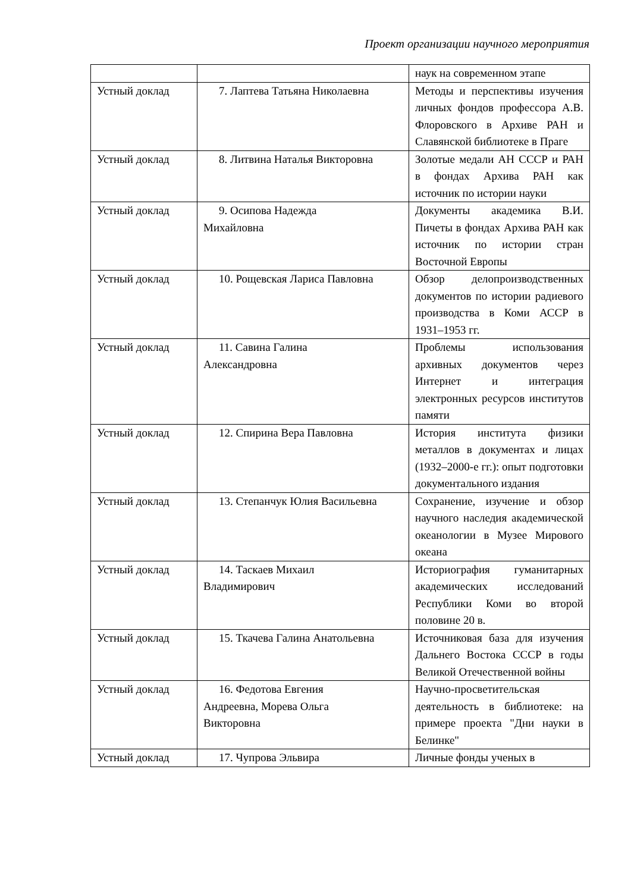Проект организации научного мероприятия
| | | наук на современном этапе |
| Устный доклад | 7. Лаптева Татьяна Николаевна | Методы и перспективы изучения личных фондов профессора А.В. Флоровского в Архиве РАН и Славянской библиотеке в Праге |
| Устный доклад | 8. Литвина Наталья Викторовна | Золотые медали АН СССР и РАН в фондах Архива РАН как источник по истории науки |
| Устный доклад | 9. Осипова Надежда Михайловна | Документы академика В.И. Пичеты в фондах Архива РАН как источник по истории стран Восточной Европы |
| Устный доклад | 10. Рощевская Лариса Павловна | Обзор делопроизводственных документов по истории радиевого производства в Коми АССР в 1931–1953 гг. |
| Устный доклад | 11. Савина Галина Александровна | Проблемы использования архивных документов через Интернет и интеграция электронных ресурсов институтов памяти |
| Устный доклад | 12. Спирина Вера Павловна | История института физики металлов в документах и лицах (1932–2000-е гг.): опыт подготовки документального издания |
| Устный доклад | 13. Степанчук Юлия Васильевна | Сохранение, изучение и обзор научного наследия академической океанологии в Музее Мирового океана |
| Устный доклад | 14. Таскаев Михаил Владимирович | Историография гуманитарных академических исследований Республики Коми во второй половине 20 в. |
| Устный доклад | 15. Ткачева Галина Анатольевна | Источниковая база для изучения Дальнего Востока СССР в годы Великой Отечественной войны |
| Устный доклад | 16. Федотова Евгения Андреевна, Морева Ольга Викторовна | Научно-просветительская деятельность в библиотеке: на примере проекта "Дни науки в Белинке" |
| Устный доклад | 17. Чупрова Эльвира | Личные фонды ученых в |